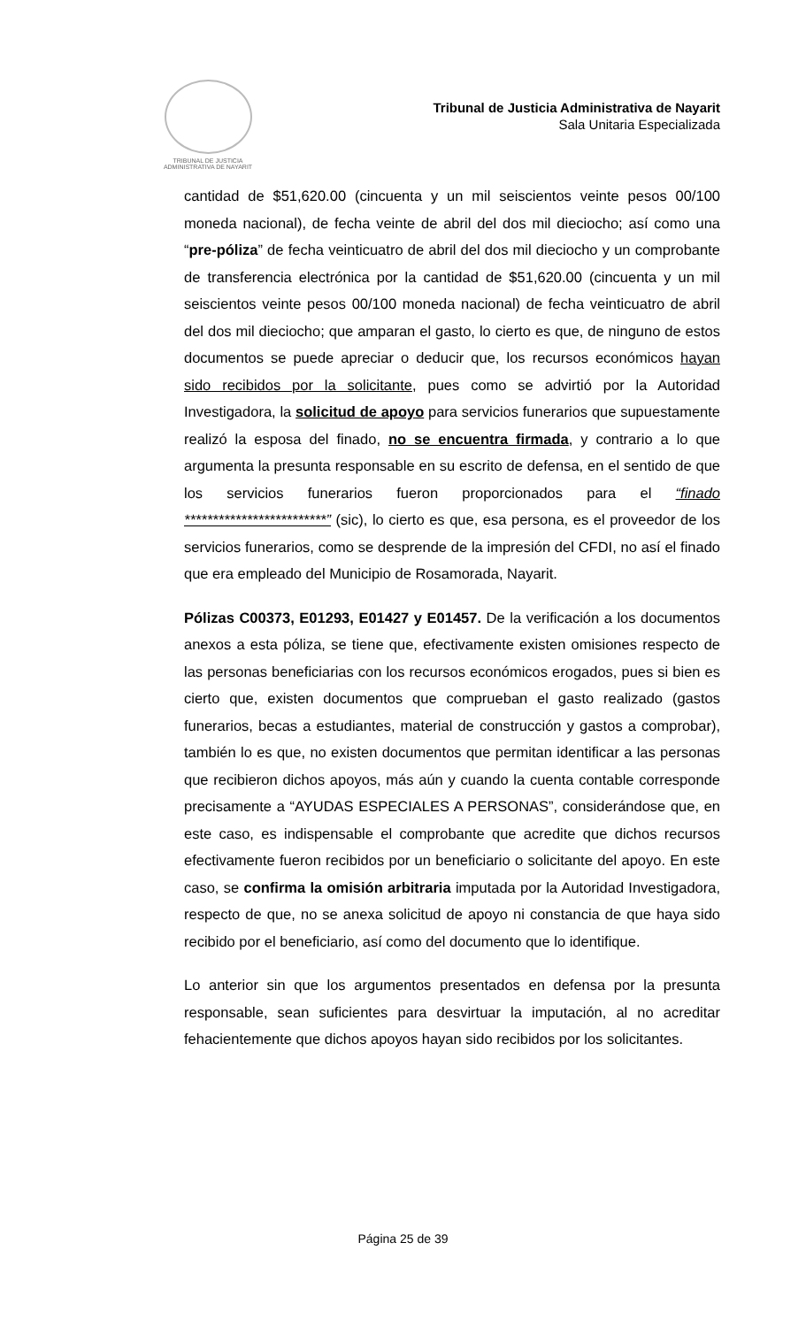TRIBUNAL DE JUSTICIA
ADMINISTRATIVA DE NAYARIT
Tribunal de Justicia Administrativa de Nayarit
Sala Unitaria Especializada
cantidad de $51,620.00 (cincuenta y un mil seiscientos veinte pesos 00/100 moneda nacional), de fecha veinte de abril del dos mil dieciocho; así como una “pre-póliza” de fecha veinticuatro de abril del dos mil dieciocho y un comprobante de transferencia electrónica por la cantidad de $51,620.00 (cincuenta y un mil seiscientos veinte pesos 00/100 moneda nacional) de fecha veinticuatro de abril del dos mil dieciocho; que amparan el gasto, lo cierto es que, de ninguno de estos documentos se puede apreciar o deducir que, los recursos económicos hayan sido recibidos por la solicitante, pues como se advirtió por la Autoridad Investigadora, la solicitud de apoyo para servicios funerarios que supuestamente realizó la esposa del finado, no se encuentra firmada, y contrario a lo que argumenta la presunta responsable en su escrito de defensa, en el sentido de que los servicios funerarios fueron proporcionados para el “finado *************************” (sic), lo cierto es que, esa persona, es el proveedor de los servicios funerarios, como se desprende de la impresión del CFDI, no así el finado que era empleado del Municipio de Rosamorada, Nayarit.
Pólizas C00373, E01293, E01427 y E01457. De la verificación a los documentos anexos a esta póliza, se tiene que, efectivamente existen omisiones respecto de las personas beneficiarias con los recursos económicos erogados, pues si bien es cierto que, existen documentos que comprueban el gasto realizado (gastos funerarios, becas a estudiantes, material de construcción y gastos a comprobar), también lo es que, no existen documentos que permitan identificar a las personas que recibieron dichos apoyos, más aún y cuando la cuenta contable corresponde precisamente a “AYUDAS ESPECIALES A PERSONAS”, considerándose que, en este caso, es indispensable el comprobante que acredite que dichos recursos efectivamente fueron recibidos por un beneficiario o solicitante del apoyo. En este caso, se confirma la omisión arbitraria imputada por la Autoridad Investigadora, respecto de que, no se anexa solicitud de apoyo ni constancia de que haya sido recibido por el beneficiario, así como del documento que lo identifique.
Lo anterior sin que los argumentos presentados en defensa por la presunta responsable, sean suficientes para desvirtuar la imputación, al no acreditar fehacientemente que dichos apoyos hayan sido recibidos por los solicitantes.
Página 25 de 39